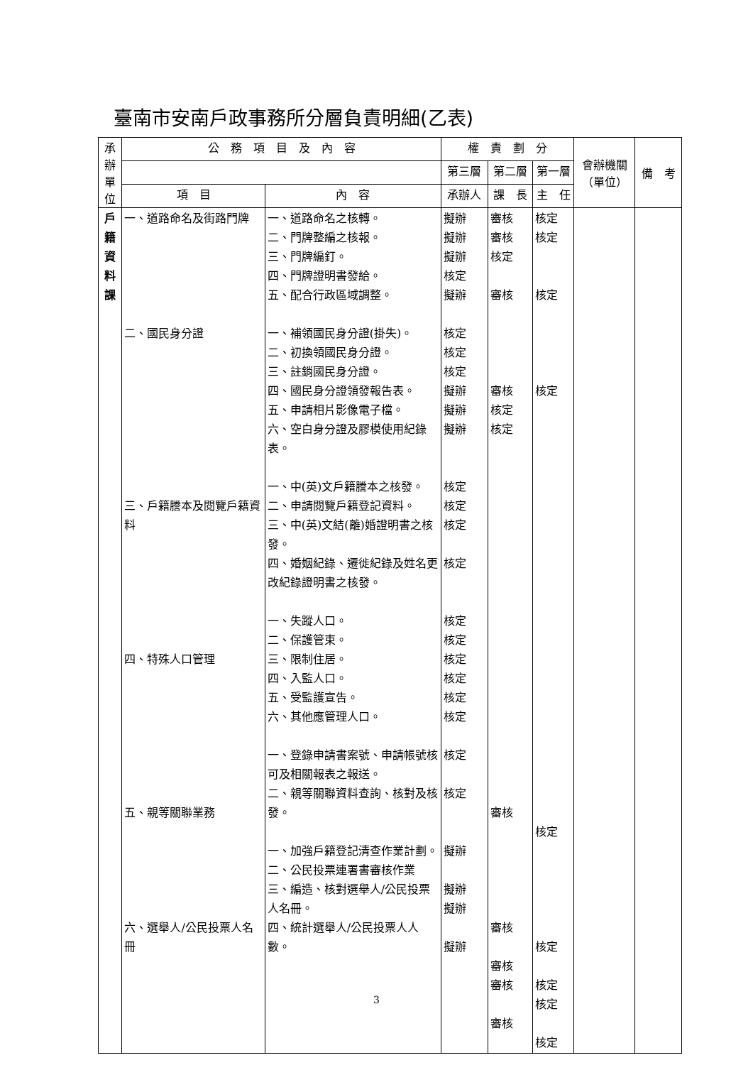臺南市安南戶政事務所分層負責明細(乙表)
| 承辦單位 | 公 務 項 目 及 內 容 | | 權 責 劃 分 | | | 會辦機關（單位） | 備 考 |
| --- | --- | --- | --- | --- | --- | --- | --- |
| | | | 第三層 | 第二層 | 第一層 | | |
| | 項 目 | 內 容 | 承辦人 | 課 長 | 主 任 | | |
| 戶 籍 資 料 課 | 一、道路命名及街路門牌 二、國民身分證 三、戶籍謄本及閱覽戶籍資料 四、特殊人口管理 五、親等關聯業務 六、選舉人/公民投票人名冊 | 一、道路命名之核轉。 二、門牌整編之核報。 三、門牌編釘。 四、門牌證明書發給。 五、配合行政區域調整。 一、補領國民身分證(掛失)。 二、初換領國民身分證。 三、註銷國民身分證。 四、國民身分證領發報告表。 五、申請相片影像電子檔。 六、空白身分證及膠模使用紀錄表。 一、中(英)文戶籍謄本之核發。 二、申請閱覽戶籍登記資料。 三、中(英)文結(離)婚證明書之核發。 四、婚姻紀錄、遷徙紀錄及姓名更改紀錄證明書之核發。 一、失蹤人口。 二、保護管束。 三、限制住居。 四、入監人口。 五、受監護宣告。 六、其他應管理人口。 一、登錄申請書案號、申請帳號核可及相關報表之報送。 二、親等關聯資料查詢、核對及核發。 一、加強戶籍登記清查作業計劃。 二、公民投票連署書審核作業 三、編造、核對選舉人/公民投票人名冊。 四、統計選舉人/公民投票人人數。 | 擬辦 擬辦 擬辦 核定 擬辦 核定 核定 核定 擬辦 擬辦 擬辦 核定 核定 核定 核定 核定 核定 核定 核定 核定 核定 核定 核定 擬辦 擬辦 擬辦 擬辦 | 審核 審核 核定 審核 審核 核定 核定 審核 審核 審核 審核 審核 | 核定 核定 核定 核定 核定 核定 核定 核定 核定 | | |
3